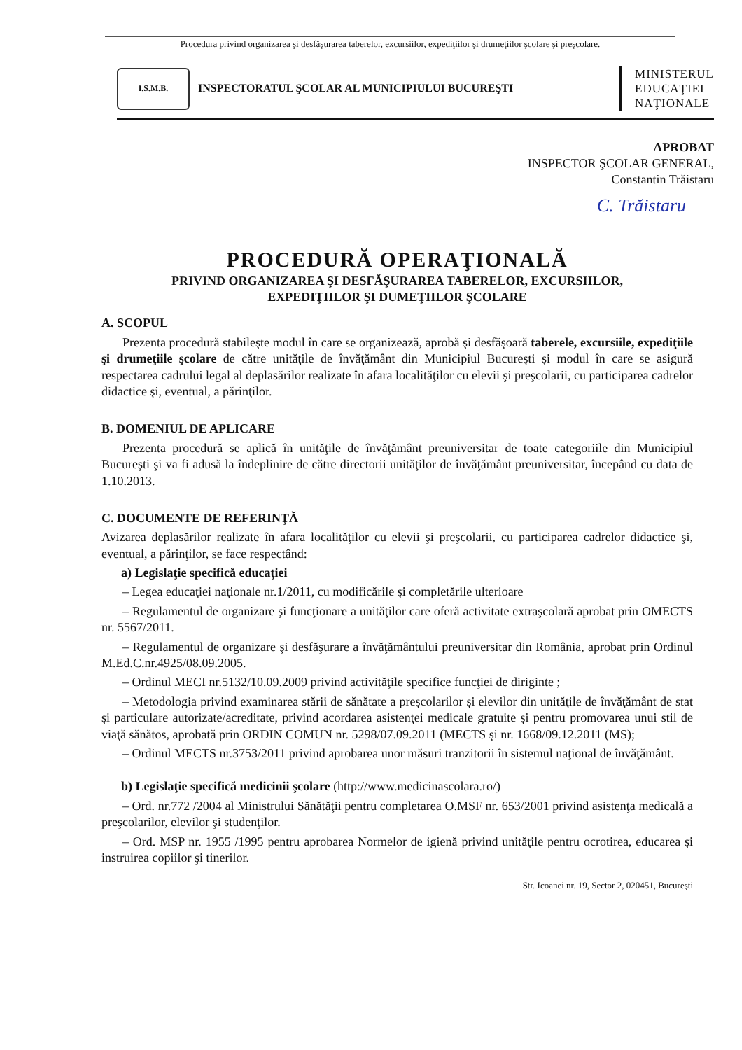Procedura privind organizarea şi desfăşurarea taberelor, excursiilor, expediţiilor şi drumeţiilor şcolare şi preşcolare.
I.S.M.B.
INSPECTORATUL ŞCOLAR AL MUNICIPIULUI BUCUREŞTI
MINISTERUL
EDUCAŢIEI
NAŢIONALE
APROBAT
INSPECTOR ŞCOLAR GENERAL,
Constantin Trăistaru
C. Trăistaru
PROCEDURĂ OPERAŢIONALĂ
PRIVIND ORGANIZAREA ŞI DESFĂŞURAREA TABERELOR, EXCURSIILOR,
EXPEDIŢIILOR ŞI DUMEŢIILOR ŞCOLARE
A. SCOPUL
Prezenta procedură stabileşte modul în care se organizează, aprobă şi desfăşoară taberele, excursiile, expediţiile şi drumeţiile şcolare de către unităţile de învăţământ din Municipiul Bucureşti şi modul în care se asigură respectarea cadrului legal al deplasărilor realizate în afara localităţilor cu elevii şi preşcolarii, cu participarea cadrelor didactice şi, eventual, a părinţilor.
B. DOMENIUL DE APLICARE
Prezenta procedură se aplică în unităţile de învăţământ preuniversitar de toate categoriile din Municipiul Bucureşti şi va fi adusă la îndeplinire de către directorii unităţilor de învăţământ preuniversitar, începând cu data de 1.10.2013.
C. DOCUMENTE DE REFERINŢĂ
Avizarea deplasărilor realizate în afara localităţilor cu elevii şi preşcolarii, cu participarea cadrelor didactice şi, eventual, a părinţilor, se face respectând:
a) Legislaţie specifică educaţiei
– Legea educaţiei naţionale nr.1/2011, cu modificările şi completările ulterioare
– Regulamentul de organizare şi funcţionare a unităţilor care oferă activitate extraşcolară aprobat prin OMECTS nr. 5567/2011.
– Regulamentul de organizare şi desfăşurare a învăţământului preuniversitar din România, aprobat prin Ordinul M.Ed.C.nr.4925/08.09.2005.
– Ordinul MECI nr.5132/10.09.2009 privind activităţile specifice funcţiei de diriginte ;
– Metodologia privind examinarea stării de sănătate a preşcolarilor şi elevilor din unităţile de învăţământ de stat şi particulare autorizate/acreditate, privind acordarea asistenţei medicale gratuite şi pentru promovarea unui stil de viaţă sănătos, aprobată prin ORDIN COMUN nr. 5298/07.09.2011 (MECTS şi nr. 1668/09.12.2011 (MS);
– Ordinul MECTS nr.3753/2011 privind aprobarea unor măsuri tranzitorii în sistemul naţional de învăţământ.
b) Legislaţie specifică medicinii şcolare (http://www.medicinascolara.ro/)
– Ord. nr.772 /2004 al Ministrului Sănătăţii pentru completarea O.MSF nr. 653/2001 privind asistenţa medicală a preşcolarilor, elevilor şi studenţilor.
– Ord. MSP nr. 1955 /1995 pentru aprobarea Normelor de igienă privind unităţile pentru ocrotirea, educarea şi instruirea copiilor şi tinerilor.
Str. Icoanei nr. 19, Sector 2, 020451, Bucureşti